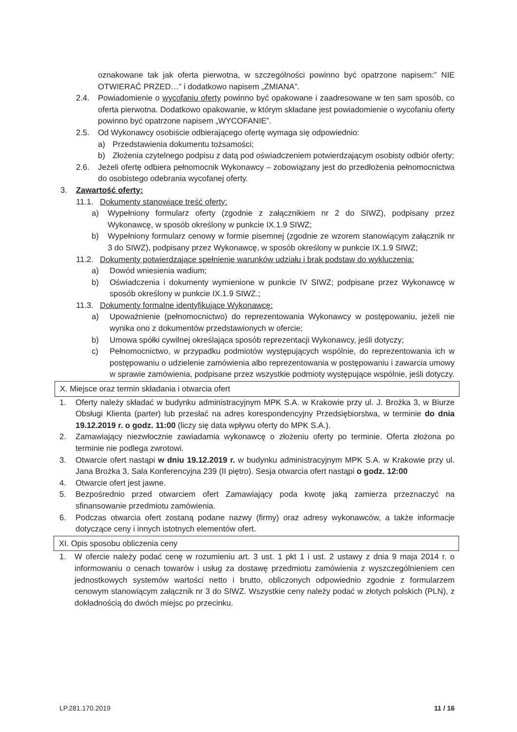oznakowane tak jak oferta pierwotna, w szczególności powinno być opatrzone napisem:” NIE OTWIERAĆ PRZED…” i dodatkowo napisem „ZMIANA”.
2.4. Powiadomienie o wycofaniu oferty powinno być opakowane i zaadresowane w ten sam sposób, co oferta pierwotna. Dodatkowo opakowanie, w którym składane jest powiadomienie o wycofaniu oferty powinno być opatrzone napisem „WYCOFANIE”.
2.5. Od Wykonawcy osobiście odbierającego ofertę wymaga się odpowiednio:
a) Przedstawienia dokumentu tożsamości;
b) Złożenia czytelnego podpisu z datą pod oświadczeniem potwierdzającym osobisty odbiór oferty;
2.6. Jeżeli ofertę odbiera pełnomocnik Wykonawcy – zobowiązany jest do przedłożenia pełnomocnictwa do osobistego odebrania wycofanej oferty.
3. Zawartość oferty:
11.1.
Dokumenty stanowiące treść oferty:
a) Wypełniony formularz oferty (zgodnie z załącznikiem nr 2 do SIWZ), podpisany przez Wykonawcę, w sposób określony w punkcie IX.1.9 SIWZ;
b) Wypełniony formularz cenowy w formie pisemnej (zgodnie ze wzorem stanowiącym załącznik nr 3 do SIWZ), podpisany przez Wykonawcę, w sposób określony w punkcie IX.1.9 SIWZ;
11.2.
Dokumenty potwierdzające spełnienie warunków udziału i brak podstaw do wykluczenia:
a) Dowód wniesienia wadium;
b) Oświadczenia i dokumenty wymienione w punkcie IV SIWZ; podpisane przez Wykonawcę w sposób określony w punkcie IX.1.9 SIWZ.;
11.3.
Dokumenty formalne identyfikujące Wykonawcę:
a) Upoważnienie (pełnomocnictwo) do reprezentowania Wykonawcy w postępowaniu, jeżeli nie wynika ono z dokumentów przedstawionych w ofercie;
b) Umowa spółki cywilnej określająca sposób reprezentacji Wykonawcy, jeśli dotyczy;
c) Pełnomocnictwo, w przypadku podmiotów występujących wspólnie, do reprezentowania ich w postępowaniu o udzielenie zamówienia albo reprezentowania w postępowaniu i zawarcia umowy w sprawie zamówienia, podpisane przez wszystkie podmioty występujące wspólnie, jeśli dotyczy.
X. Miejsce oraz termin składania i otwarcia ofert
1. Oferty należy składać w budynku administracyjnym MPK S.A. w Krakowie przy ul. J. Brożka 3, w Biurze Obsługi Klienta (parter) lub przesłać na adres korespondencyjny Przedsiębiorstwa, w terminie do dnia 19.12.2019 r. o godz. 11:00 (liczy się data wpływu oferty do MPK S.A.).
2. Zamawiający niezwłocznie zawiadamia wykonawcę o złożeniu oferty po terminie. Oferta złożona po terminie nie podlega zwrotowi.
3. Otwarcie ofert nastąpi w dniu 19.12.2019 r. w budynku administracyjnym MPK S.A. w Krakowie przy ul. Jana Brożka 3, Sala Konferencyjna 239 (II piętro). Sesja otwarcia ofert nastąpi o godz. 12:00
4. Otwarcie ofert jest jawne.
5. Bezpośrednio przed otwarciem ofert Zamawiający poda kwotę jaką zamierza przeznaczyć na sfinansowanie przedmiotu zamówienia.
6. Podczas otwarcia ofert zostaną podane nazwy (firmy) oraz adresy wykonawców, a także informacje dotyczące ceny i innych istotnych elementów ofert.
XI. Opis sposobu obliczenia ceny
1. W ofercie należy podać cenę w rozumieniu art. 3 ust. 1 pkt 1 i ust. 2 ustawy z dnia 9 maja 2014 r. o informowaniu o cenach towarów i usług za dostawę przedmiotu zamówienia z wyszczególnieniem cen jednostkowych systemów wartości netto i brutto, obliczonych odpowiednio zgodnie z formularzem cenowym stanowiącym załącznik nr 3 do SIWZ. Wszystkie ceny należy podać w złotych polskich (PLN), z dokładnością do dwóch miejsc po przecinku.
LP.281.170.2019 11 / 16